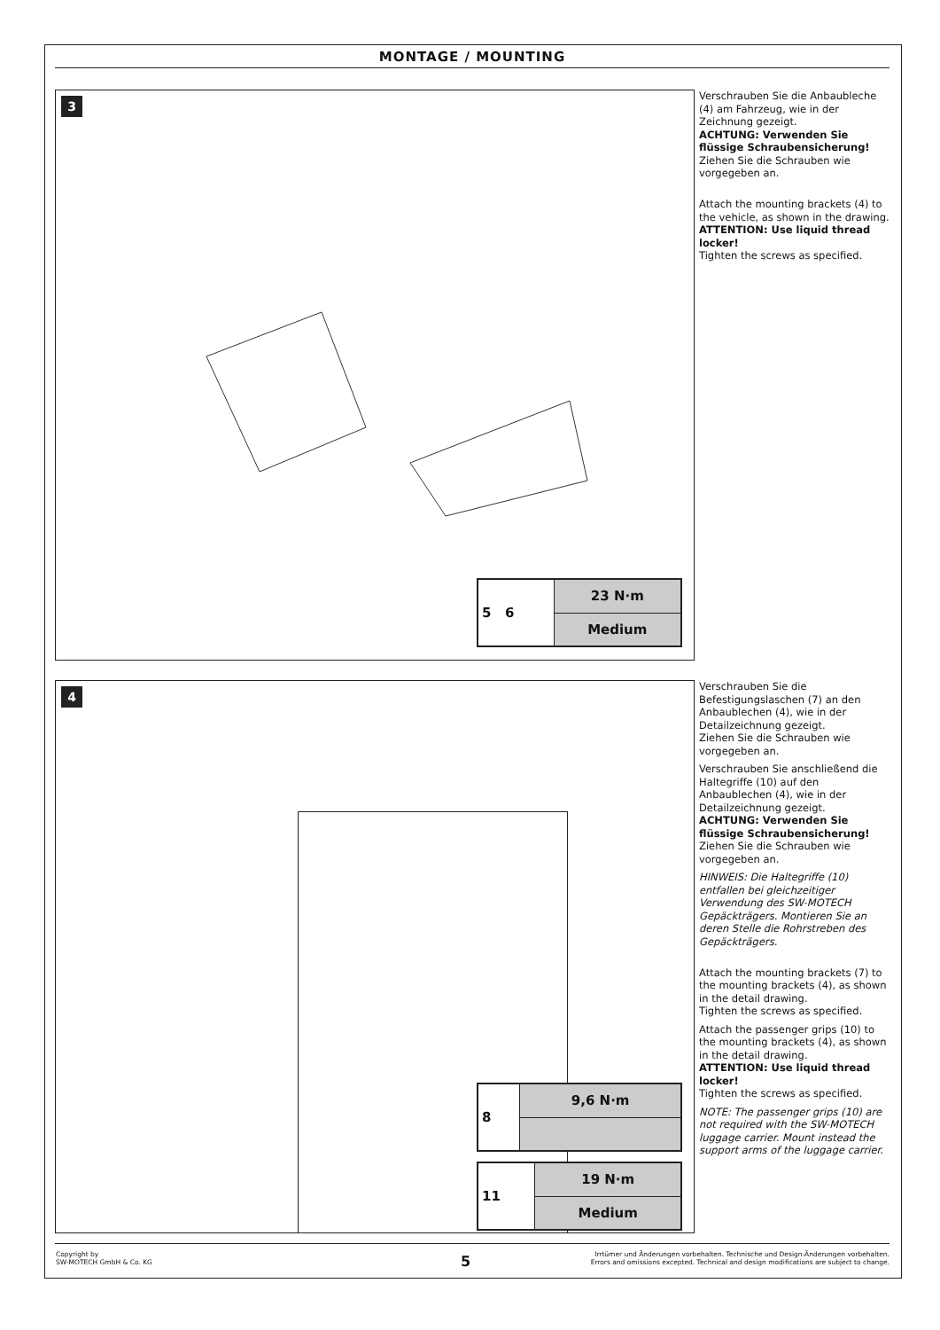MONTAGE / MOUNTING
3
| 5 6 | 23 N·m |
| | Medium |
Verschrauben Sie die Anbaubleche (4) am Fahrzeug, wie in der Zeichnung gezeigt.
ACHTUNG: Verwenden Sie flüssige Schraubensicherung!
Ziehen Sie die Schrauben wie vorgegeben an.
Attach the mounting brackets (4) to the vehicle, as shown in the drawing.
ATTENTION: Use liquid thread locker!
Tighten the screws as specified.
4
| 8 | 9,6 N·m |
| 11 | 19 N·m |
| | Medium |
Verschrauben Sie die Befestigungslaschen (7) an den Anbaublechen (4), wie in der Detailzeichnung gezeigt.
Ziehen Sie die Schrauben wie vorgegeben an.
Verschrauben Sie anschließend die Haltegriffe (10) auf den Anbaublechen (4), wie in der Detailzeichnung gezeigt.
ACHTUNG: Verwenden Sie flüssige Schraubensicherung!
Ziehen Sie die Schrauben wie vorgegeben an.
HINWEIS: Die Haltegriffe (10) entfallen bei gleichzeitiger Verwendung des SW-MOTECH Gepäckträgers. Montieren Sie an deren Stelle die Rohrstreben des Gepäckträgers.
Attach the mounting brackets (7) to the mounting brackets (4), as shown in the detail drawing.
Tighten the screws as specified.
Attach the passenger grips (10) to the mounting brackets (4), as shown in the detail drawing.
ATTENTION: Use liquid thread locker!
Tighten the screws as specified.
NOTE: The passenger grips (10) are not required with the SW-MOTECH luggage carrier. Mount instead the support arms of the luggage carrier.
Copyright by
SW-MOTECH GmbH & Co. KG
5
Irrtümer und Änderungen vorbehalten. Technische und Design-Änderungen vorbehalten.
Errors and omissions excepted. Technical and design modifications are subject to change.